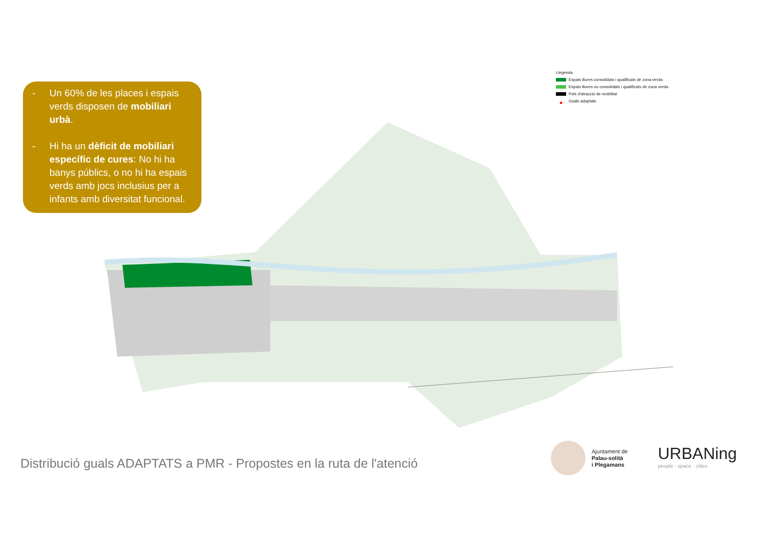- Un 60% de les places i espais verds disposen de mobiliari urbà.
- Hi ha un dèficit de mobiliari específic de cures: No hi ha banys públics, o no hi ha espais verds amb jocs inclusius per a infants amb diversitat funcional.
Llegenda
Espais lliures consolidats i qualificats de zona verda
Espais lliures no consolidats i qualificats de zona verda
Pols d'atracció de mobilitat
● Guals adaptats
Distribució guals ADAPTATS a PMR - Propostes en la ruta de l'atenció
Ajuntament de
Palau-solità
i Plegamans
URBANing
people · space · cities